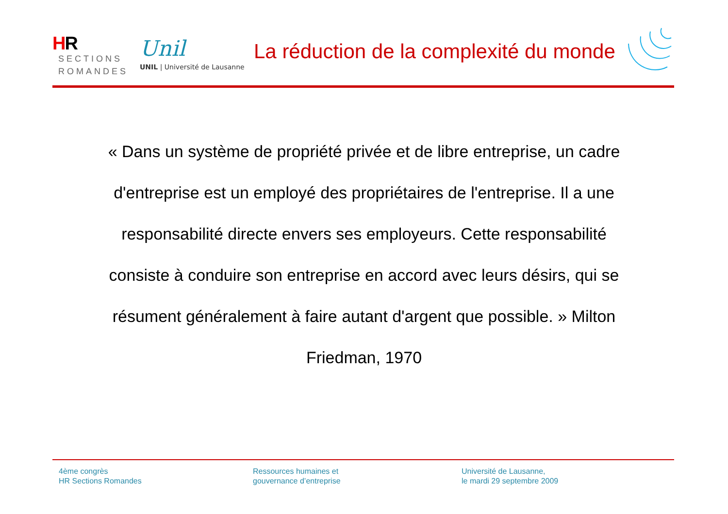HR
SECTIONS
ROMANDES
Unil
UNIL | Université de Lausanne
La réduction de la complexité du monde
« Dans un système de propriété privée et de libre entreprise, un cadre d'entreprise est un employé des propriétaires de l'entreprise. Il a une responsabilité directe envers ses employeurs. Cette responsabilité consiste à conduire son entreprise en accord avec leurs désirs, qui se résument généralement à faire autant d'argent que possible. » Milton Friedman, 1970
4ème congrès
HR Sections Romandes
Ressources humaines et
gouvernance d’entreprise
Université de Lausanne,
le mardi 29 septembre 2009